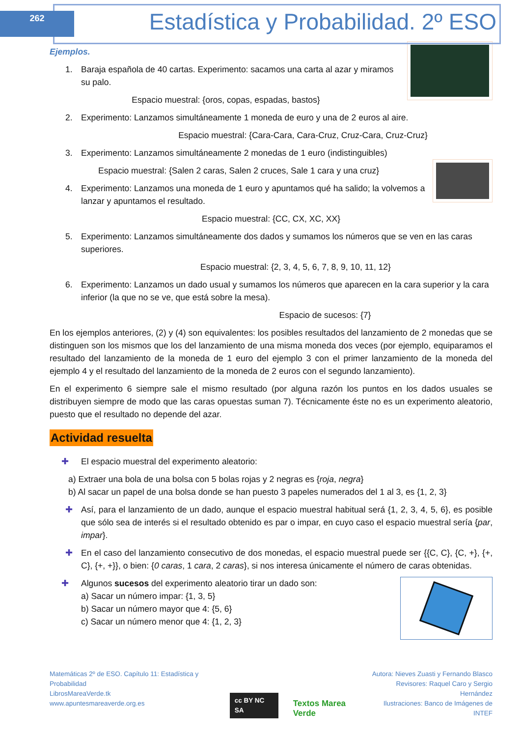262
Estadística y Probabilidad. 2º ESO
Ejemplos.
1. Baraja española de 40 cartas. Experimento: sacamos una carta al azar y miramos su palo.
Espacio muestral: {oros, copas, espadas, bastos}
2. Experimento: Lanzamos simultáneamente 1 moneda de euro y una de 2 euros al aire.
Espacio muestral: {Cara-Cara, Cara-Cruz, Cruz-Cara, Cruz-Cruz}
3. Experimento: Lanzamos simultáneamente 2 monedas de 1 euro (indistinguibles)
Espacio muestral: {Salen 2 caras, Salen 2 cruces, Sale 1 cara y una cruz}
4. Experimento: Lanzamos una moneda de 1 euro y apuntamos qué ha salido; la volvemos a lanzar y apuntamos el resultado.
Espacio muestral: {CC, CX, XC, XX}
5. Experimento: Lanzamos simultáneamente dos dados y sumamos los números que se ven en las caras superiores.
Espacio muestral: {2, 3, 4, 5, 6, 7, 8, 9, 10, 11, 12}
6. Experimento: Lanzamos un dado usual y sumamos los números que aparecen en la cara superior y la cara inferior (la que no se ve, que está sobre la mesa).
Espacio de sucesos: {7}
En los ejemplos anteriores, (2) y (4) son equivalentes: los posibles resultados del lanzamiento de 2 monedas que se distinguen son los mismos que los del lanzamiento de una misma moneda dos veces (por ejemplo, equiparamos el resultado del lanzamiento de la moneda de 1 euro del ejemplo 3 con el primer lanzamiento de la moneda del ejemplo 4 y el resultado del lanzamiento de la moneda de 2 euros con el segundo lanzamiento).
En el experimento 6 siempre sale el mismo resultado (por alguna razón los puntos en los dados usuales se distribuyen siempre de modo que las caras opuestas suman 7). Técnicamente éste no es un experimento aleatorio, puesto que el resultado no depende del azar.
Actividad resuelta
✚ El espacio muestral del experimento aleatorio:
a) Extraer una bola de una bolsa con 5 bolas rojas y 2 negras es {roja, negra}
b) Al sacar un papel de una bolsa donde se han puesto 3 papeles numerados del 1 al 3, es {1, 2, 3}
✚ Así, para el lanzamiento de un dado, aunque el espacio muestral habitual será {1, 2, 3, 4, 5, 6}, es posible que sólo sea de interés si el resultado obtenido es par o impar, en cuyo caso el espacio muestral sería {par, impar}.
✚ En el caso del lanzamiento consecutivo de dos monedas, el espacio muestral puede ser {{C, C}, {C, +}, {+, C}, {+, +}}, o bien: {0 caras, 1 cara, 2 caras}, si nos interesa únicamente el número de caras obtenidas.
✚ Algunos sucesos del experimento aleatorio tirar un dado son:
a) Sacar un número impar: {1, 3, 5}
b) Sacar un número mayor que 4: {5, 6}
c) Sacar un número menor que 4: {1, 2, 3}
Matemáticas 2º de ESO. Capítulo 11: Estadística y Probabilidad
LibrosMareaVerde.tk
www.apuntesmareaverde.org.es
cc BY NC SA Textos Marea Verde
Autora: Nieves Zuasti y Fernando Blasco
Revisores: Raquel Caro y Sergio Hernández
Ilustraciones: Banco de Imágenes de INTEF